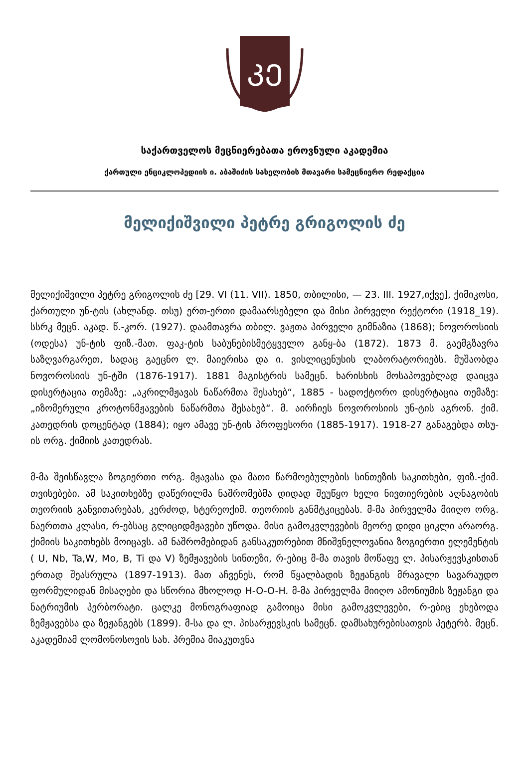ᲙᲔ
საქართველოს მეცნიერებათა ეროვნული აკადემია
ქართული ენციკლოპედიის ი. აბაშიძის სახელობის მთავარი სამეცნიერო რედაქცია
მელიქიშვილი პეტრე გრიგოლის ძე
მელიქიშვილი პეტრე გრიგოლის ძე [29. VI (11. VII). 1850, თბილისი, — 23. III. 1927,იქვე], ქიმიკოსი, ქართული უნ-ტის (ახლანდ. თსუ) ერთ-ერთი დამაარსებელი და მისი პირველი რექტორი (1918_19). სსრკ მეცნ. აკად. წ.-კორ. (1927). დაამთავრა თბილ. ვაჟთა პირველი გიმნაზია (1868); ნოვოროსიის (ოდესა) უნ-ტის ფიზ.-მათ. ფაკ-ტის საბუნებისმეტყველო განყ-ბა (1872). 1873 მ. გაემგზავრა საზღვარგარეთ, სადაც გაეცნო ლ. მაიერისა და ი. ვისლიცენუსის ლაბორატორიებს. მუშაობდა ნოვოროსიის უნ-ტში (1876-1917). 1881 მაგისტრის სამეცნ. ხარისხის მოსაპოვებლად დაიცვა დისერტაცია თემაზე: „აკრილმჟავას ნაწარმთა შესახებ“, 1885 - სადოქტორო დისერტაცია თემაზე: „იზომერული კროტონმჟავების ნაწარმთა შესახებ“. მ. აირჩიეს ნოვოროსიის უნ-ტის აგრონ. ქიმ. კათედრის დოცენტად (1884); იყო ამავე უნ-ტის პროფესორი (1885-1917). 1918-27 განაგებდა თსუ-ის ორგ. ქიმიის კათედრას.
მ-მა შეისწავლა ზოგიერთი ორგ. მჟავასა და მათი წარმოებულების სინთეზის საკითხები, ფიზ.-ქიმ. თვისებები. ამ საკითხებზე დაწერილმა ნაშრომებმა დიდად შეუწყო ხელი ნივთიერების აღნაგობის თეორიის განვითარებას, კერძოდ, სტერეოქიმ. თეორიის განმტკიცებას. მ-მა პირველმა მიიღო ორგ. ნაერთთა კლასი, რ-ებსაც გლიციდმჟავები უწოდა. მისი გამოკვლევების მეორე დიდი ციკლი არაორგ. ქიმიის საკითხებს მოიცავს. ამ ნაშრომებიდან განსაკუთრებით მნიშვნელოვანია ზოგიერთი ელემენტის ( U, Nb, Ta,W, Mo, B, Ti და V) ზემჟავების სინთეზი, რ-ებიც მ-მა თავის მოწაფე ლ. პისარჟევსკისთან ერთად შეასრულა (1897-1913). მათ აჩვენეს, რომ წყალბადის ზეჟანგის მრავალი სავარაუდო ფორმულიდან მისაღები და სწორია მხოლოდ H-O-O-H. მ-მა პირველმა მიიღო ამონიუმის ზეჟანგი და ნატრიუმის პერბორატი. ცალკე მონოგრაფიად გამოიცა მისი გამოკვლევები, რ-ებიც ეხებოდა ზემჟავებსა და ზეჟანგებს (1899). მ-სა და ლ. პისარჟევსკის სამეცნ. დამსახურებისათვის პეტერბ. მეცნ. აკადემიამ ლომონოსოვის სახ. პრემია მიაკუთვნა